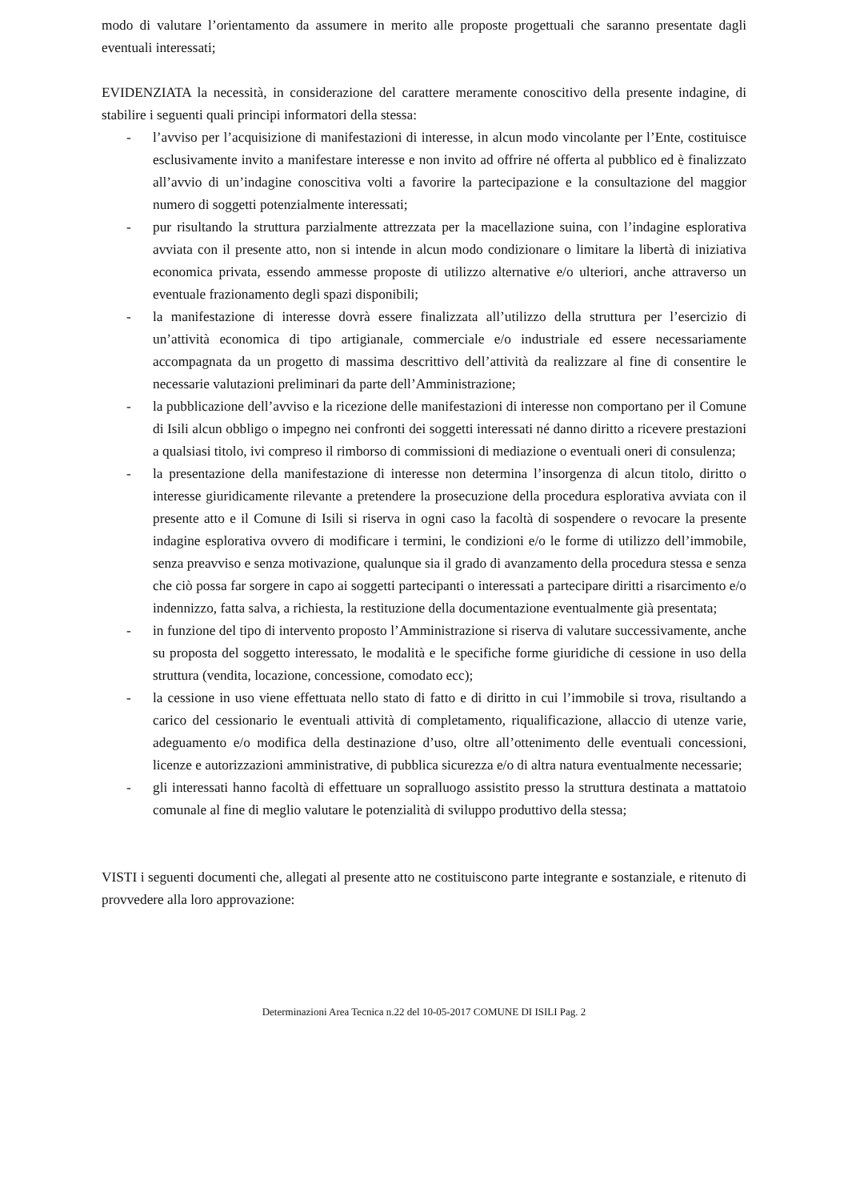modo di valutare l’orientamento da assumere in merito alle proposte progettuali che saranno presentate dagli eventuali interessati;
EVIDENZIATA la necessità, in considerazione del carattere meramente conoscitivo della presente indagine, di stabilire i seguenti quali principi informatori della stessa:
- l’avviso per l’acquisizione di manifestazioni di interesse, in alcun modo vincolante per l’Ente, costituisce esclusivamente invito a manifestare interesse e non invito ad offrire né offerta al pubblico ed è finalizzato all’avvio di un’indagine conoscitiva volti a favorire la partecipazione e la consultazione del maggior numero di soggetti potenzialmente interessati;
- pur risultando la struttura parzialmente attrezzata per la macellazione suina, con l’indagine esplorativa avviata con il presente atto, non si intende in alcun modo condizionare o limitare la libertà di iniziativa economica privata, essendo ammesse proposte di utilizzo alternative e/o ulteriori, anche attraverso un eventuale frazionamento degli spazi disponibili;
- la manifestazione di interesse dovrà essere finalizzata all’utilizzo della struttura per l’esercizio di un’attività economica di tipo artigianale, commerciale e/o industriale ed essere necessariamente accompagnata da un progetto di massima descrittivo dell’attività da realizzare al fine di consentire le necessarie valutazioni preliminari da parte dell’Amministrazione;
- la pubblicazione dell’avviso e la ricezione delle manifestazioni di interesse non comportano per il Comune di Isili alcun obbligo o impegno nei confronti dei soggetti interessati né danno diritto a ricevere prestazioni a qualsiasi titolo, ivi compreso il rimborso di commissioni di mediazione o eventuali oneri di consulenza;
- la presentazione della manifestazione di interesse non determina l’insorgenza di alcun titolo, diritto o interesse giuridicamente rilevante a pretendere la prosecuzione della procedura esplorativa avviata con il presente atto e il Comune di Isili si riserva in ogni caso la facoltà di sospendere o revocare la presente indagine esplorativa ovvero di modificare i termini, le condizioni e/o le forme di utilizzo dell’immobile, senza preavviso e senza motivazione, qualunque sia il grado di avanzamento della procedura stessa e senza che ciò possa far sorgere in capo ai soggetti partecipanti o interessati a partecipare diritti a risarcimento e/o indennizzo, fatta salva, a richiesta, la restituzione della documentazione eventualmente già presentata;
- in funzione del tipo di intervento proposto l’Amministrazione si riserva di valutare successivamente, anche su proposta del soggetto interessato, le modalità e le specifiche forme giuridiche di cessione in uso della struttura (vendita, locazione, concessione, comodato ecc);
- la cessione in uso viene effettuata nello stato di fatto e di diritto in cui l’immobile si trova, risultando a carico del cessionario le eventuali attività di completamento, riqualificazione, allaccio di utenze varie, adeguamento e/o modifica della destinazione d’uso, oltre all’ottenimento delle eventuali concessioni, licenze e autorizzazioni amministrative, di pubblica sicurezza e/o di altra natura eventualmente necessarie;
- gli interessati hanno facoltà di effettuare un sopralluogo assistito presso la struttura destinata a mattatoio comunale al fine di meglio valutare le potenzialità di sviluppo produttivo della stessa;
VISTI i seguenti documenti che, allegati al presente atto ne costituiscono parte integrante e sostanziale, e ritenuto di provvedere alla loro approvazione:
Determinazioni Area Tecnica n.22 del 10-05-2017 COMUNE DI ISILI Pag. 2